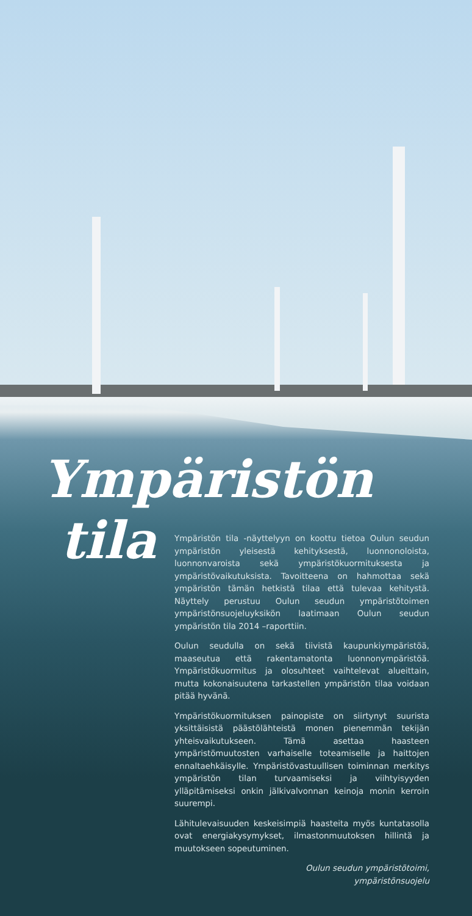Ympäristön
tila
Ympäristön tila -näyttelyyn on koottu tietoa Oulun seudun ympäristön yleisestä kehityksestä, luonnonoloista, luonnonvaroista sekä ympäristökuormituksesta ja ympäristövaikutuksista. Tavoitteena on hahmottaa sekä ympäristön tämän hetkistä tilaa että tulevaa kehitystä. Näyttely perustuu Oulun seudun ympäristötoimen ympäristönsuojeluyksikön laatimaan Oulun seudun ympäristön tila 2014 –raporttiin.
Oulun seudulla on sekä tiivistä kaupunkiympäristöä, maaseutua että rakentamatonta luonnonympäristöä. Ympäristökuormitus ja olosuhteet vaihtelevat alueittain, mutta kokonaisuutena tarkastellen ympäristön tilaa voidaan pitää hyvänä.
Ympäristökuormituksen painopiste on siirtynyt suurista yksittäisistä päästölähteistä monen pienemmän tekijän yhteisvaikutukseen. Tämä asettaa haasteen ympäristömuutosten varhaiselle toteamiselle ja haittojen ennaltaehkäisylle. Ympäristövastuullisen toiminnan merkitys ympäristön tilan turvaamiseksi ja viihtyisyyden ylläpitämiseksi onkin jälkivalvonnan keinoja monin kerroin suurempi.
Lähitulevaisuuden keskeisimpiä haasteita myös kuntatasolla ovat energiakysymykset, ilmastonmuutoksen hillintä ja muutokseen sopeutuminen.
Oulun seudun ympäristötoimi,
ympäristönsuojelu